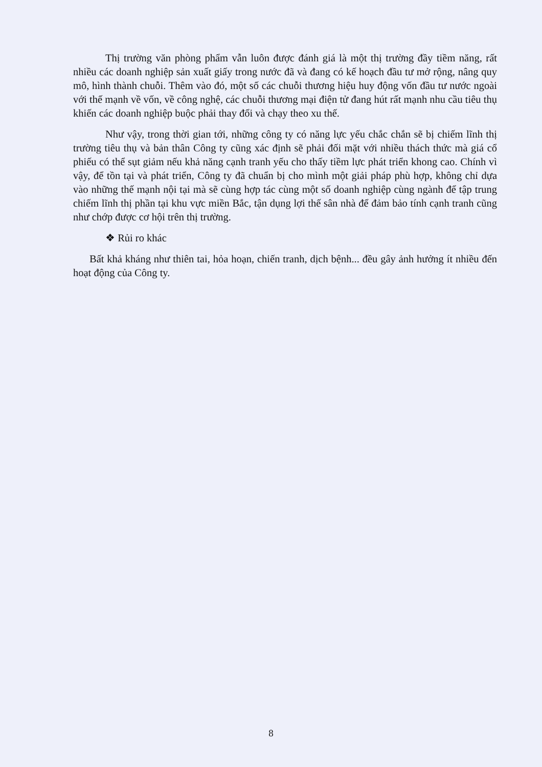Thị trường văn phòng phẩm vẫn luôn được đánh giá là một thị trường đầy tiềm năng, rất nhiều các doanh nghiệp sản xuất giấy trong nước đã và đang có kế hoạch đầu tư mở rộng, nâng quy mô, hình thành chuỗi. Thêm vào đó, một số các chuỗi thương hiệu huy động vốn đầu tư nước ngoài với thế mạnh về vốn, về công nghệ, các chuỗi thương mại điện tử đang hút rất mạnh nhu cầu tiêu thụ khiến các doanh nghiệp buộc phải thay đổi và chạy theo xu thế.
Như vậy, trong thời gian tới, những công ty có năng lực yếu chắc chắn sẽ bị chiếm lĩnh thị trường tiêu thụ và bản thân Công ty cũng xác định sẽ phải đối mặt với nhiều thách thức mà giá cổ phiếu có thể sụt giảm nếu khả năng cạnh tranh yếu cho thấy tiềm lực phát triển khong cao. Chính vì vậy, để tồn tại và phát triển, Công ty đã chuẩn bị cho mình một giải pháp phù hợp, không chỉ dựa vào những thế mạnh nội tại mà sẽ cùng hợp tác cùng một số doanh nghiệp cùng ngành để tập trung chiếm lĩnh thị phần tại khu vực miền Bắc, tận dụng lợi thế sân nhà để đảm bảo tính cạnh tranh cũng như chớp được cơ hội trên thị trường.
❖ Rủi ro khác
Bất khả kháng như thiên tai, hỏa hoạn, chiến tranh, dịch bệnh... đều gây ảnh hưởng ít nhiều đến hoạt động của Công ty.
8